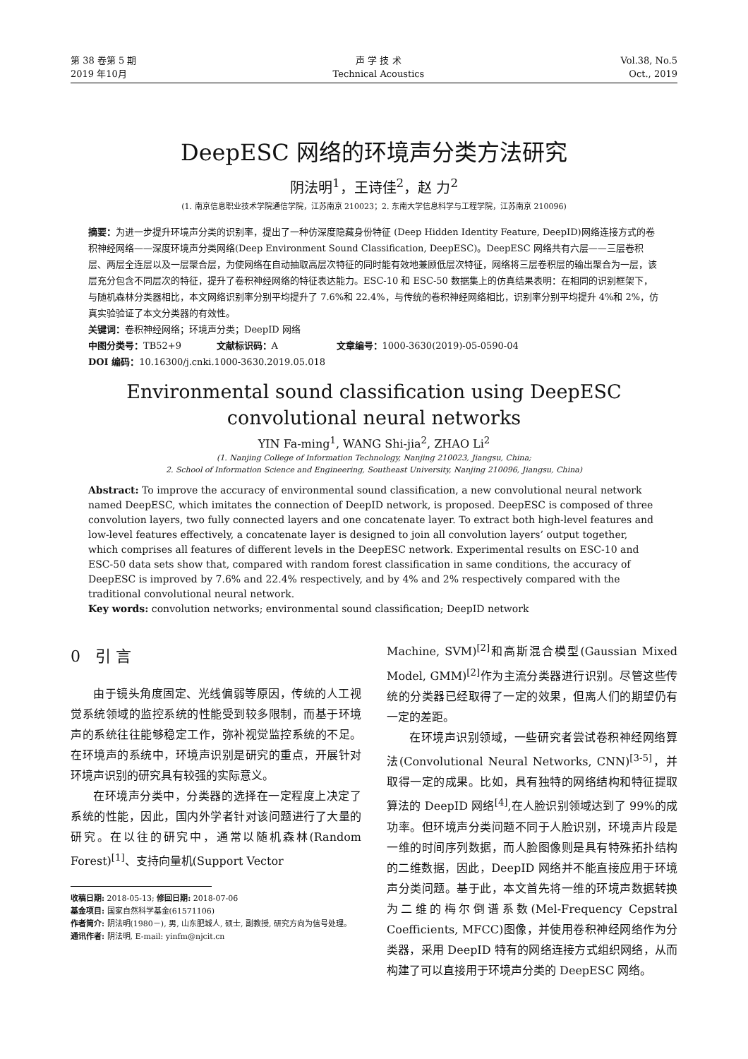第 38 卷第 5 期
2019 年10月
声 学 技 术
Technical Acoustics
Vol.38, No.5
Oct., 2019
DeepESC 网络的环境声分类方法研究
阴法明<sup>1</sup>，王诗佳<sup>2</sup>，赵 力<sup>2</sup>
(1. 南京信息职业技术学院通信学院，江苏南京 210023；2. 东南大学信息科学与工程学院，江苏南京 210096)
摘要：为进一步提升环境声分类的识别率，提出了一种仿深度隐藏身份特征 (Deep Hidden Identity Feature, DeepID)网络连接方式的卷积神经网络——深度环境声分类网络(Deep Environment Sound Classification, DeepESC)。DeepESC 网络共有六层——三层卷积层、两层全连层以及一层聚合层，为使网络在自动抽取高层次特征的同时能有效地兼顾低层次特征，网络将三层卷积层的输出聚合为一层，该层充分包含不同层次的特征，提升了卷积神经网络的特征表达能力。ESC-10 和 ESC-50 数据集上的仿真结果表明：在相同的识别框架下，与随机森林分类器相比，本文网络识别率分别平均提升了 7.6%和 22.4%，与传统的卷积神经网络相比，识别率分别平均提升 4%和 2%，仿真实验验证了本文分类器的有效性。
关键词：卷积神经网络；环境声分类；DeepID 网络
中图分类号：TB52+9 文献标识码：A 文章编号：1000-3630(2019)-05-0590-04
DOI 编码：10.16300/j.cnki.1000-3630.2019.05.018
Environmental sound classification using DeepESC
convolutional neural networks
YIN Fa-ming<sup>1</sup>, WANG Shi-jia<sup>2</sup>, ZHAO Li<sup>2</sup>
(1. Nanjing College of Information Technology, Nanjing 210023, Jiangsu, China;
2. School of Information Science and Engineering, Southeast University, Nanjing 210096, Jiangsu, China)
Abstract: To improve the accuracy of environmental sound classification, a new convolutional neural network named DeepESC, which imitates the connection of DeepID network, is proposed. DeepESC is composed of three convolution layers, two fully connected layers and one concatenate layer. To extract both high-level features and low-level features effectively, a concatenate layer is designed to join all convolution layers’ output together, which comprises all features of different levels in the DeepESC network. Experimental results on ESC-10 and ESC-50 data sets show that, compared with random forest classification in same conditions, the accuracy of DeepESC is improved by 7.6% and 22.4% respectively, and by 4% and 2% respectively compared with the traditional convolutional neural network.
Key words: convolution networks; environmental sound classification; DeepID network
0 引 言
由于镜头角度固定、光线偏弱等原因，传统的人工视觉系统领域的监控系统的性能受到较多限制，而基于环境声的系统往往能够稳定工作，弥补视觉监控系统的不足。在环境声的系统中，环境声识别是研究的重点，开展针对环境声识别的研究具有较强的实际意义。
在环境声分类中，分类器的选择在一定程度上决定了系统的性能，因此，国内外学者针对该问题进行了大量的研究。在以往的研究中，通常以随机森林(Random Forest)<sup>[1]</sup>、支持向量机(Support Vector
收稿日期: 2018-05-13; 修回日期: 2018-07-06
基金项目: 国家自然科学基金(61571106)
作者简介: 阴法明(1980－), 男, 山东肥城人, 硕士, 副教授, 研究方向为信号处理。
通讯作者: 阴法明, E-mail: yinfm@njcit.cn
Machine, SVM)<sup>[2]</sup>和高斯混合模型(Gaussian Mixed Model, GMM)<sup>[2]</sup>作为主流分类器进行识别。尽管这些传统的分类器已经取得了一定的效果，但离人们的期望仍有一定的差距。
在环境声识别领域，一些研究者尝试卷积神经网络算法(Convolutional Neural Networks, CNN)<sup>[3-5]</sup>，并取得一定的成果。比如，具有独特的网络结构和特征提取算法的 DeepID 网络<sup>[4]</sup>,在人脸识别领域达到了 99%的成功率。但环境声分类问题不同于人脸识别，环境声片段是一维的时间序列数据，而人脸图像则是具有特殊拓扑结构的二维数据，因此，DeepID 网络并不能直接应用于环境声分类问题。基于此，本文首先将一维的环境声数据转换为二维的梅尔倒谱系数(Mel-Frequency Cepstral Coefficients, MFCC)图像，并使用卷积神经网络作为分类器，采用 DeepID 特有的网络连接方式组织网络，从而构建了可以直接用于环境声分类的 DeepESC 网络。